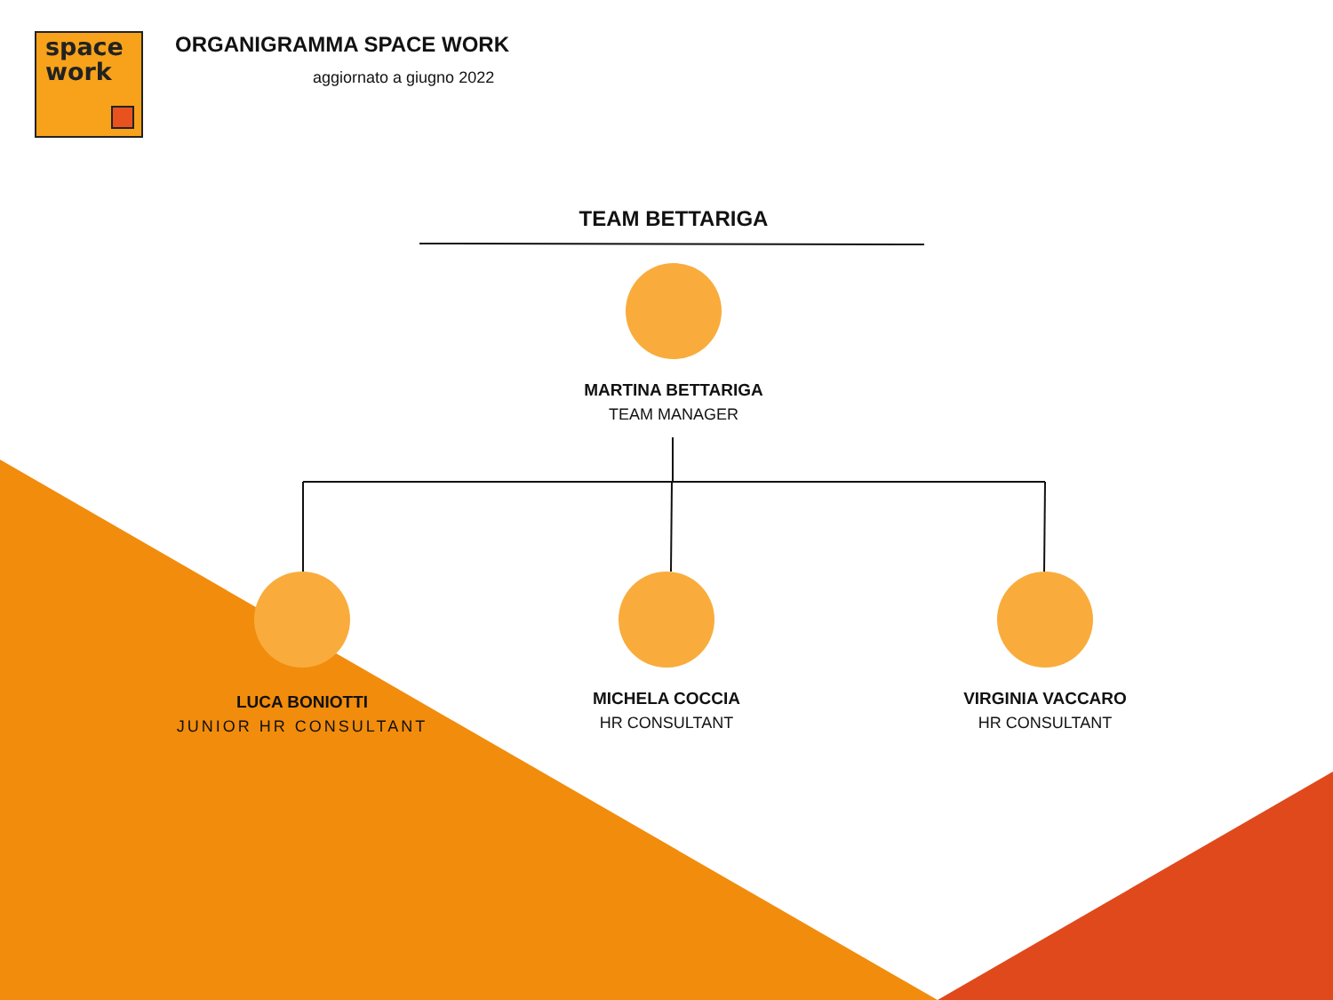space
work
ORGANIGRAMMA SPACE WORK
aggiornato a giugno 2022
TEAM BETTARIGA
MARTINA BETTARIGA
TEAM MANAGER
LUCA BONIOTTI
JUNIOR HR CONSULTANT
MICHELA COCCIA
HR CONSULTANT
VIRGINIA VACCARO
HR CONSULTANT